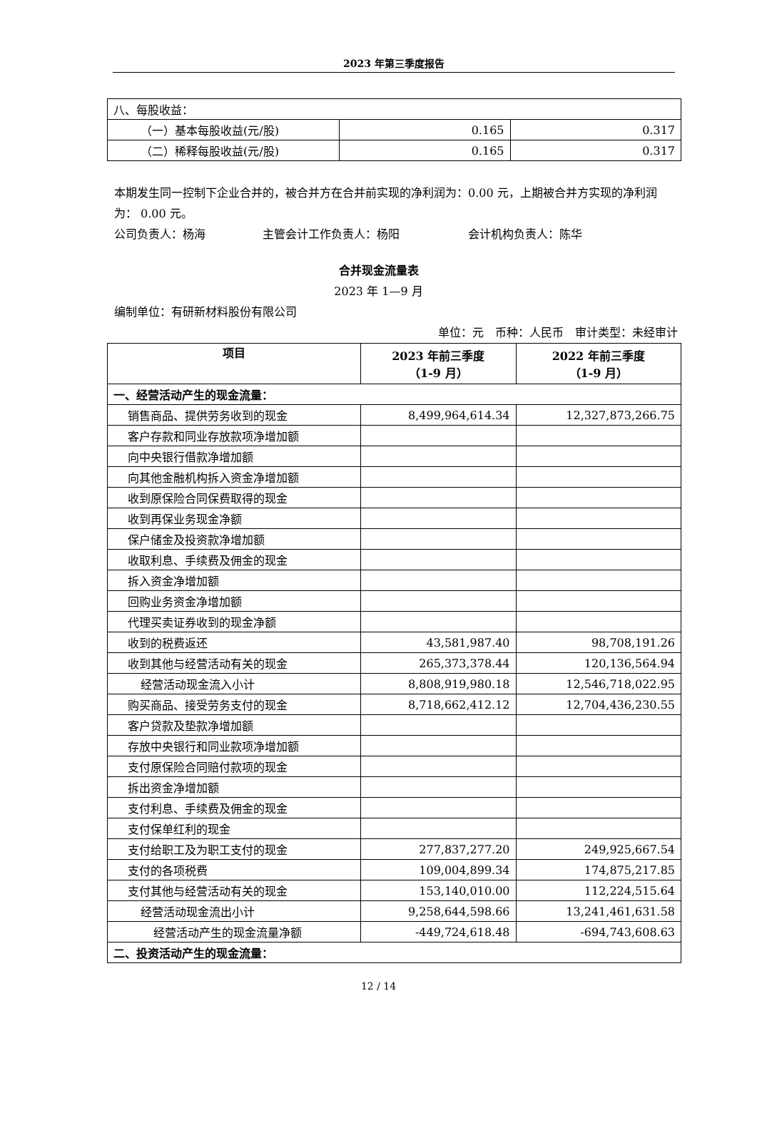2023 年第三季度报告
| 八、每股收益： | | |
| （一）基本每股收益(元/股) | 0.165 | 0.317 |
| （二）稀释每股收益(元/股) | 0.165 | 0.317 |
本期发生同一控制下企业合并的，被合并方在合并前实现的净利润为：0.00 元，上期被合并方实现的净利润为： 0.00 元。
公司负责人：杨海　　　　　主管会计工作负责人：杨阳　　　　　　会计机构负责人：陈华
合并现金流量表
2023 年 1—9 月
编制单位：有研新材料股份有限公司
单位：元　币种：人民币　审计类型：未经审计
| 项目 | 2023 年前三季度 （1-9 月） | 2022 年前三季度 （1-9 月） |
| --- | --- | --- |
| 一、经营活动产生的现金流量： | | |
| 销售商品、提供劳务收到的现金 | 8,499,964,614.34 | 12,327,873,266.75 |
| 客户存款和同业存放款项净增加额 | | |
| 向中央银行借款净增加额 | | |
| 向其他金融机构拆入资金净增加额 | | |
| 收到原保险合同保费取得的现金 | | |
| 收到再保业务现金净额 | | |
| 保户储金及投资款净增加额 | | |
| 收取利息、手续费及佣金的现金 | | |
| 拆入资金净增加额 | | |
| 回购业务资金净增加额 | | |
| 代理买卖证券收到的现金净额 | | |
| 收到的税费返还 | 43,581,987.40 | 98,708,191.26 |
| 收到其他与经营活动有关的现金 | 265,373,378.44 | 120,136,564.94 |
| 经营活动现金流入小计 | 8,808,919,980.18 | 12,546,718,022.95 |
| 购买商品、接受劳务支付的现金 | 8,718,662,412.12 | 12,704,436,230.55 |
| 客户贷款及垫款净增加额 | | |
| 存放中央银行和同业款项净增加额 | | |
| 支付原保险合同赔付款项的现金 | | |
| 拆出资金净增加额 | | |
| 支付利息、手续费及佣金的现金 | | |
| 支付保单红利的现金 | | |
| 支付给职工及为职工支付的现金 | 277,837,277.20 | 249,925,667.54 |
| 支付的各项税费 | 109,004,899.34 | 174,875,217.85 |
| 支付其他与经营活动有关的现金 | 153,140,010.00 | 112,224,515.64 |
| 经营活动现金流出小计 | 9,258,644,598.66 | 13,241,461,631.58 |
| 经营活动产生的现金流量净额 | -449,724,618.48 | -694,743,608.63 |
| 二、投资活动产生的现金流量： | | |
12 / 14